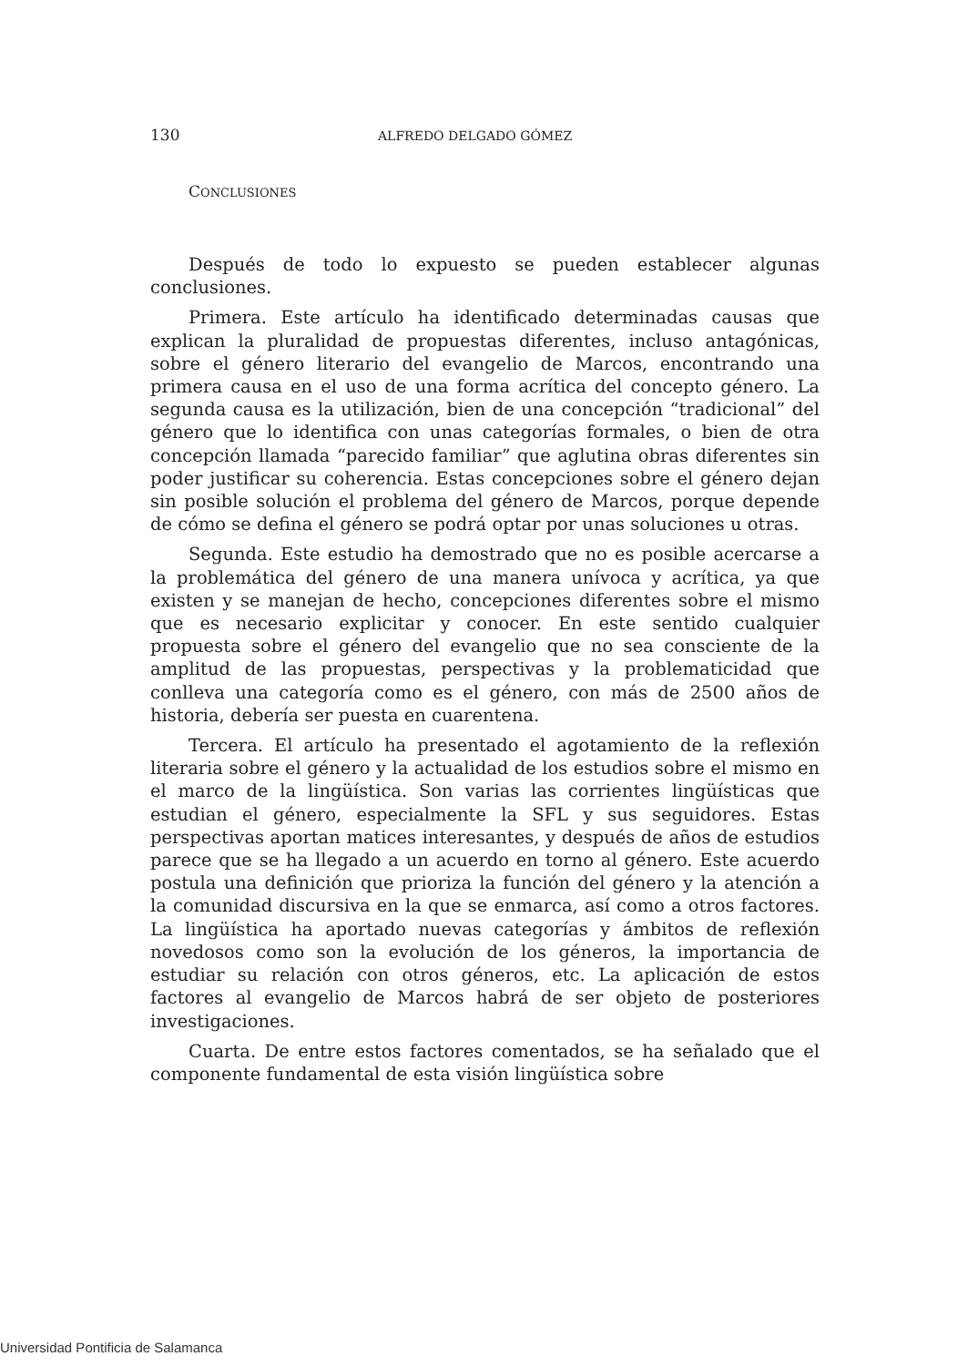130 ALFREDO DELGADO GÓMEZ
CONCLUSIONES
Después de todo lo expuesto se pueden establecer algunas conclusiones.
Primera. Este artículo ha identificado determinadas causas que explican la pluralidad de propuestas diferentes, incluso antagónicas, sobre el género literario del evangelio de Marcos, encontrando una primera causa en el uso de una forma acrítica del concepto género. La segunda causa es la utilización, bien de una concepción “tradicional” del género que lo identifica con unas categorías formales, o bien de otra concepción llamada “parecido familiar” que aglutina obras diferentes sin poder justificar su coherencia. Estas concepciones sobre el género dejan sin posible solución el problema del género de Marcos, porque depende de cómo se defina el género se podrá optar por unas soluciones u otras.
Segunda. Este estudio ha demostrado que no es posible acercarse a la problemática del género de una manera unívoca y acrítica, ya que existen y se manejan de hecho, concepciones diferentes sobre el mismo que es necesario explicitar y conocer. En este sentido cualquier propuesta sobre el género del evangelio que no sea consciente de la amplitud de las propuestas, perspectivas y la problematicidad que conlleva una categoría como es el género, con más de 2500 años de historia, debería ser puesta en cuarentena.
Tercera. El artículo ha presentado el agotamiento de la reflexión literaria sobre el género y la actualidad de los estudios sobre el mismo en el marco de la lingüística. Son varias las corrientes lingüísticas que estudian el género, especialmente la SFL y sus seguidores. Estas perspectivas aportan matices interesantes, y después de años de estudios parece que se ha llegado a un acuerdo en torno al género. Este acuerdo postula una definición que prioriza la función del género y la atención a la comunidad discursiva en la que se enmarca, así como a otros factores. La lingüística ha aportado nuevas categorías y ámbitos de reflexión novedosos como son la evolución de los géneros, la importancia de estudiar su relación con otros géneros, etc. La aplicación de estos factores al evangelio de Marcos habrá de ser objeto de posteriores investigaciones.
Cuarta. De entre estos factores comentados, se ha señalado que el componente fundamental de esta visión lingüística sobre
Universidad Pontificia de Salamanca